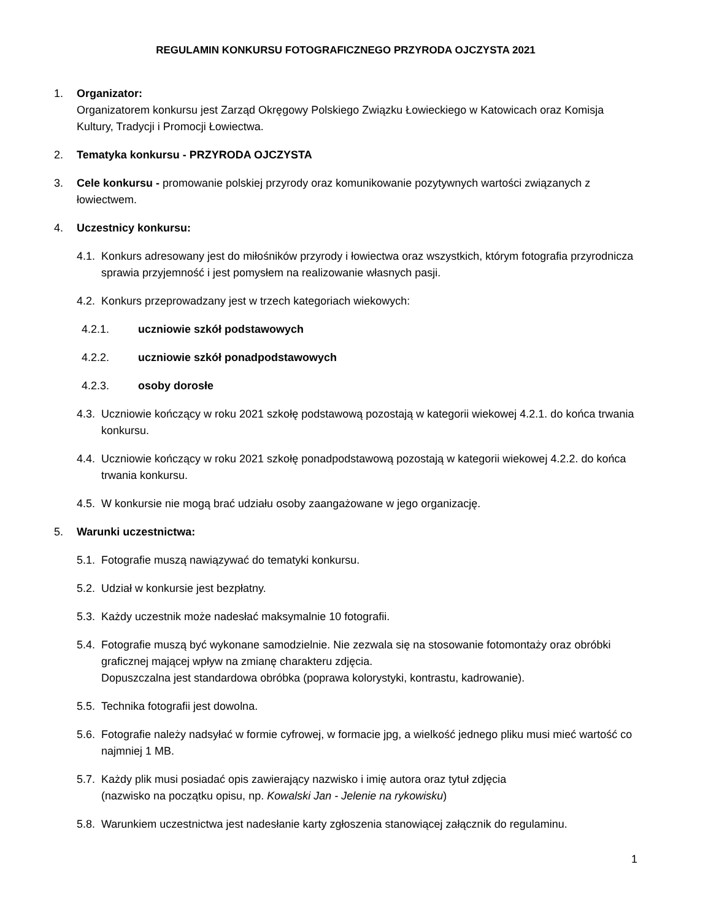REGULAMIN KONKURSU FOTOGRAFICZNEGO PRZYRODA OJCZYSTA 2021
1. Organizator:
Organizatorem konkursu jest Zarząd Okręgowy Polskiego Związku Łowieckiego w Katowicach oraz Komisja Kultury, Tradycji i Promocji Łowiectwa.
2. Tematyka konkursu - PRZYRODA OJCZYSTA
3. Cele konkursu - promowanie polskiej przyrody oraz komunikowanie pozytywnych wartości związanych z łowiectwem.
4. Uczestnicy konkursu:
4.1.
Konkurs adresowany jest do miłośników przyrody i łowiectwa oraz wszystkich, którym fotografia przyrodnicza sprawia przyjemność i jest pomysłem na realizowanie własnych pasji.
4.2.
Konkurs przeprowadzany jest w trzech kategoriach wiekowych:
4.2.1. uczniowie szkół podstawowych
4.2.2. uczniowie szkół ponadpodstawowych
4.2.3. osoby dorosłe
4.3.
Uczniowie kończący w roku 2021 szkołę podstawową pozostają w kategorii wiekowej 4.2.1. do końca trwania konkursu.
4.4.
Uczniowie kończący w roku 2021 szkołę ponadpodstawową pozostają w kategorii wiekowej 4.2.2. do końca trwania konkursu.
4.5.
W konkursie nie mogą brać udziału osoby zaangażowane w jego organizację.
5. Warunki uczestnictwa:
5.1.
Fotografie muszą nawiązywać do tematyki konkursu.
5.2.
Udział w konkursie jest bezpłatny.
5.3.
Każdy uczestnik może nadesłać maksymalnie 10 fotografii.
5.4.
Fotografie muszą być wykonane samodzielnie. Nie zezwala się na stosowanie fotomontaży oraz obróbki graficznej mającej wpływ na zmianę charakteru zdjęcia.
Dopuszczalna jest standardowa obróbka (poprawa kolorystyki, kontrastu, kadrowanie).
5.5.
Technika fotografii jest dowolna.
5.6.
Fotografie należy nadsyłać w formie cyfrowej, w formacie jpg, a wielkość jednego pliku musi mieć wartość co najmniej 1 MB.
5.7.
Każdy plik musi posiadać opis zawierający nazwisko i imię autora oraz tytuł zdjęcia
(nazwisko na początku opisu, np. Kowalski Jan - Jelenie na rykowisku)
5.8.
Warunkiem uczestnictwa jest nadesłanie karty zgłoszenia stanowiącej załącznik do regulaminu.
1